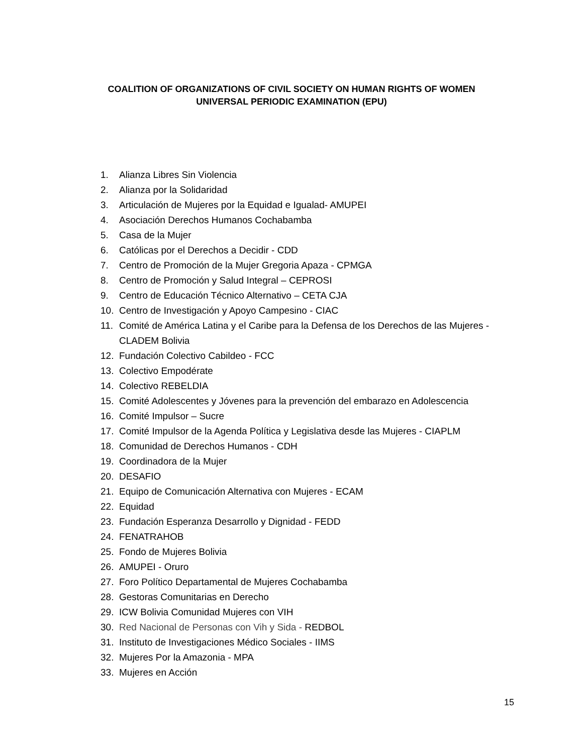COALITION OF ORGANIZATIONS OF CIVIL SOCIETY ON HUMAN RIGHTS OF WOMEN
UNIVERSAL PERIODIC EXAMINATION (EPU)
1. Alianza Libres Sin Violencia
2. Alianza por la Solidaridad
3. Articulación de Mujeres por la Equidad e Igualad- AMUPEI
4. Asociación Derechos Humanos Cochabamba
5. Casa de la Mujer
6. Católicas por el Derechos a Decidir - CDD
7. Centro de Promoción de la Mujer Gregoria Apaza - CPMGA
8. Centro de Promoción y Salud Integral – CEPROSI
9. Centro de Educación Técnico Alternativo – CETA CJA
10. Centro de Investigación y Apoyo Campesino - CIAC
11. Comité de América Latina y el Caribe para la Defensa de los Derechos de las Mujeres - CLADEM Bolivia
12. Fundación Colectivo Cabildeo - FCC
13. Colectivo Empodérate
14. Colectivo REBELDIA
15. Comité Adolescentes y Jóvenes para la prevención del embarazo en Adolescencia
16. Comité Impulsor – Sucre
17. Comité Impulsor de la Agenda Política y Legislativa desde las Mujeres - CIAPLM
18. Comunidad de Derechos Humanos - CDH
19. Coordinadora de la Mujer
20. DESAFIO
21. Equipo de Comunicación Alternativa con Mujeres - ECAM
22. Equidad
23. Fundación Esperanza Desarrollo y Dignidad - FEDD
24. FENATRAHOB
25. Fondo de Mujeres Bolivia
26. AMUPEI - Oruro
27. Foro Político Departamental de Mujeres Cochabamba
28. Gestoras Comunitarias en Derecho
29. ICW Bolivia Comunidad Mujeres con VIH
30. Red Nacional de Personas con Vih y Sida - REDBOL
31. Instituto de Investigaciones Médico Sociales - IIMS
32. Mujeres Por la Amazonia - MPA
33. Mujeres en Acción
15